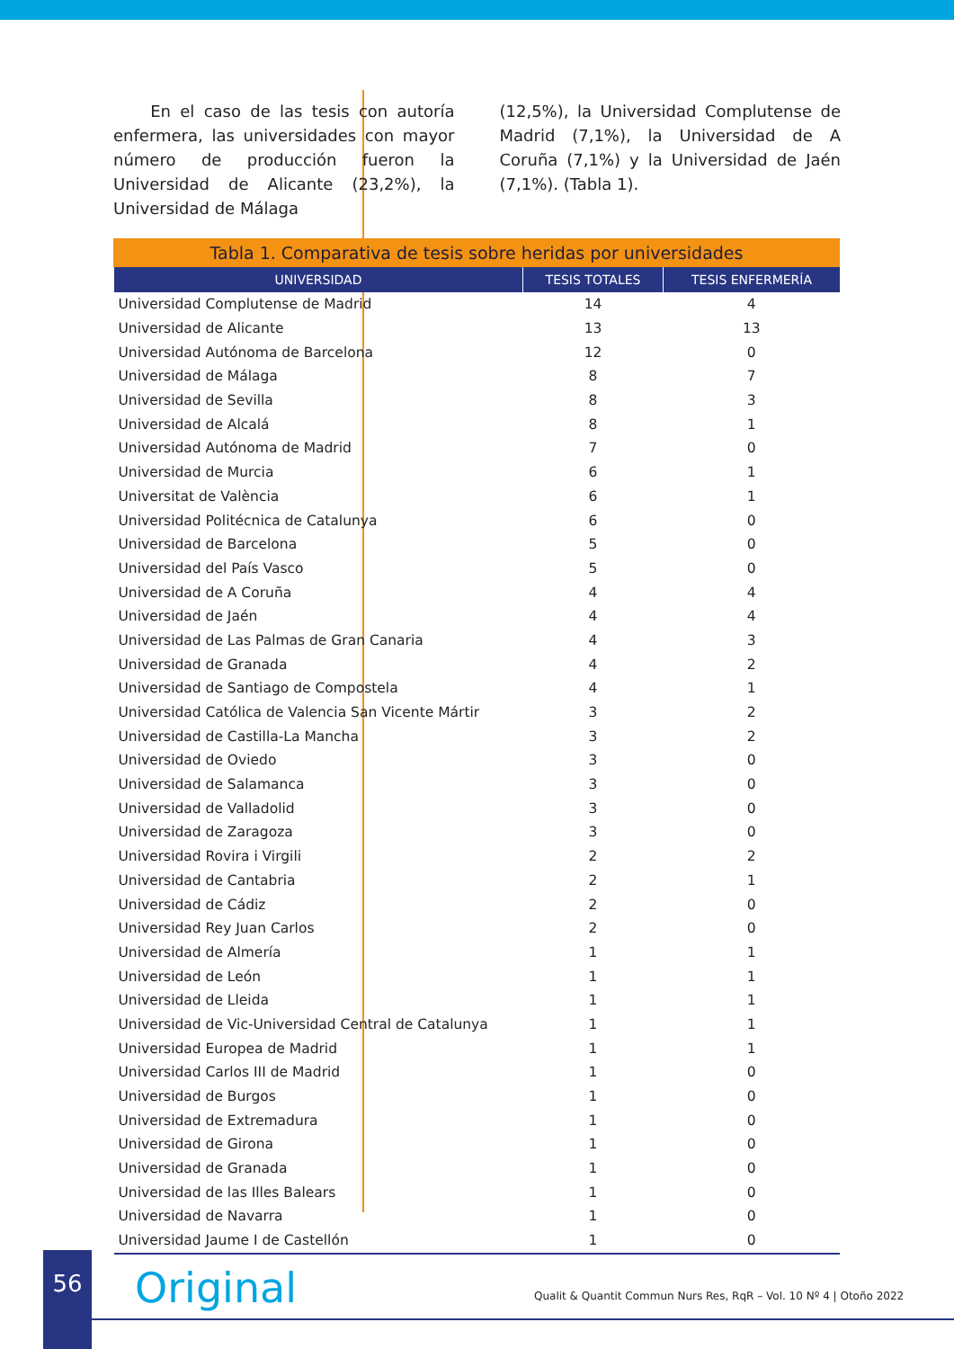En el caso de las tesis con autoría enfermera, las universidades con mayor número de producción fueron la Universidad de Alicante (23,2%), la Universidad de Málaga
(12,5%), la Universidad Complutense de Madrid (7,1%), la Universidad de A Coruña (7,1%) y la Universidad de Jaén (7,1%). (Tabla 1).
Tabla 1. Comparativa de tesis sobre heridas por universidades
| UNIVERSIDAD | TESIS TOTALES | TESIS ENFERMERÍA |
| --- | --- | --- |
| Universidad Complutense de Madrid | 14 | 4 |
| Universidad de Alicante | 13 | 13 |
| Universidad Autónoma de Barcelona | 12 | 0 |
| Universidad de Málaga | 8 | 7 |
| Universidad de Sevilla | 8 | 3 |
| Universidad de Alcalá | 8 | 1 |
| Universidad Autónoma de Madrid | 7 | 0 |
| Universidad de Murcia | 6 | 1 |
| Universitat de València | 6 | 1 |
| Universidad Politécnica de Catalunya | 6 | 0 |
| Universidad de Barcelona | 5 | 0 |
| Universidad del País Vasco | 5 | 0 |
| Universidad de A Coruña | 4 | 4 |
| Universidad de Jaén | 4 | 4 |
| Universidad de Las Palmas de Gran Canaria | 4 | 3 |
| Universidad de Granada | 4 | 2 |
| Universidad de Santiago de Compostela | 4 | 1 |
| Universidad Católica de Valencia San Vicente Mártir | 3 | 2 |
| Universidad de Castilla-La Mancha | 3 | 2 |
| Universidad de Oviedo | 3 | 0 |
| Universidad de Salamanca | 3 | 0 |
| Universidad de Valladolid | 3 | 0 |
| Universidad de Zaragoza | 3 | 0 |
| Universidad Rovira i Virgili | 2 | 2 |
| Universidad de Cantabria | 2 | 1 |
| Universidad de Cádiz | 2 | 0 |
| Universidad Rey Juan Carlos | 2 | 0 |
| Universidad de Almería | 1 | 1 |
| Universidad de León | 1 | 1 |
| Universidad de Lleida | 1 | 1 |
| Universidad de Vic-Universidad Central de Catalunya | 1 | 1 |
| Universidad Europea de Madrid | 1 | 1 |
| Universidad Carlos III de Madrid | 1 | 0 |
| Universidad de Burgos | 1 | 0 |
| Universidad de Extremadura | 1 | 0 |
| Universidad de Girona | 1 | 0 |
| Universidad de Granada | 1 | 0 |
| Universidad de las Illes Balears | 1 | 0 |
| Universidad de Navarra | 1 | 0 |
| Universidad Jaume I de Castellón | 1 | 0 |
56 Original
Qualit & Quantit Commun Nurs Res, RqR – Vol. 10 Nº 4 | Otoño 2022